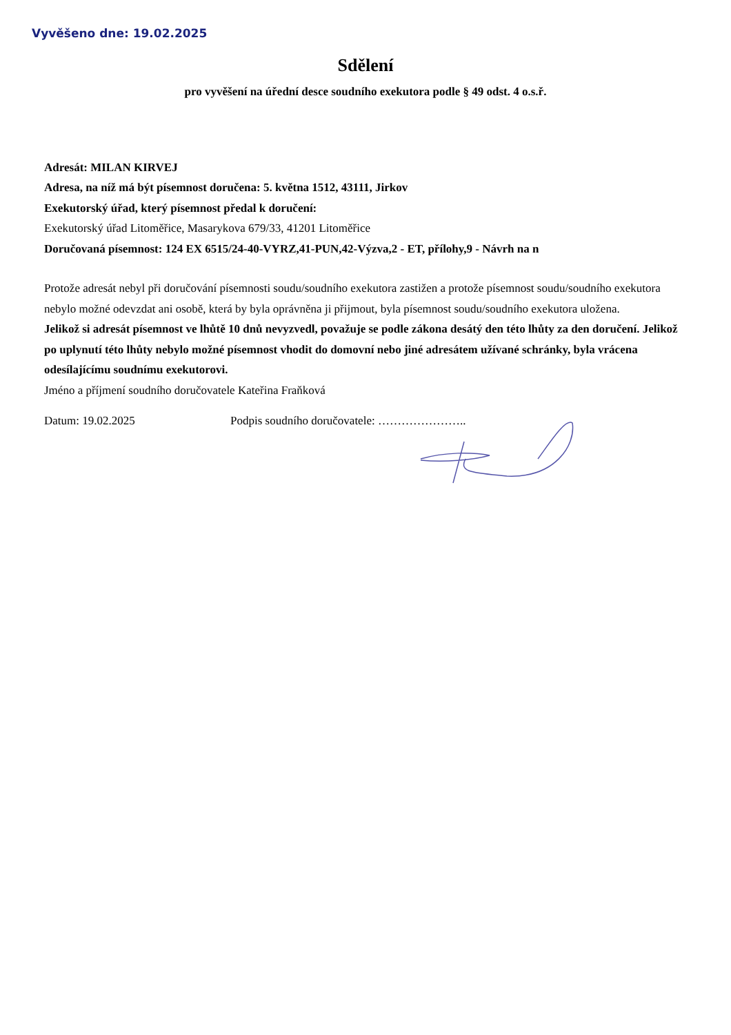Vyvěšeno dne: 19.02.2025
Sdělení
pro vyvěšení na úřední desce soudního exekutora podle § 49 odst. 4 o.s.ř.
Adresát: MILAN KIRVEJ
Adresa, na níž má být písemnost doručena: 5. května 1512, 43111, Jirkov
Exekutorský úřad, který písemnost předal k doručení:
Exekutorský úřad Litoměřice, Masarykova 679/33, 41201 Litoměřice
Doručovaná písemnost: 124 EX 6515/24-40-VYRZ,41-PUN,42-Výzva,2 - ET, přílohy,9 - Návrh na n
Protože adresát nebyl při doručování písemnosti soudu/soudního exekutora zastižen a protože písemnost soudu/soudního exekutora nebylo možné odevzdat ani osobě, která by byla oprávněna ji přijmout, byla písemnost soudu/soudního exekutora uložena.
Jelikož si adresát písemnost ve lhůtě 10 dnů nevyzvedl, považuje se podle zákona desátý den této lhůty za den doručení. Jelikož po uplynutí této lhůty nebylo možné písemnost vhodit do domovní nebo jiné adresátem užívané schránky, byla vrácena odesílajícímu soudnímu exekutorovi.
Jméno a příjmení soudního doručovatele Kateřina Fraňková
Datum: 19.02.2025 Podpis soudního doručovatele: …………………..